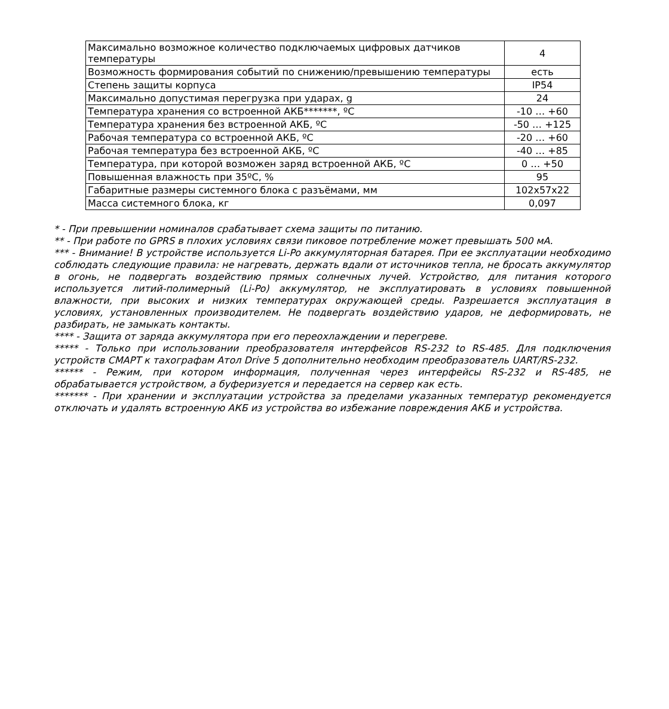| Максимально возможное количество подключаемых цифровых датчиков температуры | 4 |
| Возможность формирования событий по снижению/превышению температуры | есть |
| Степень защиты корпуса | IP54 |
| Максимально допустимая перегрузка при ударах, g | 24 |
| Температура хранения со встроенной АКБ*******, ºС | -10 … +60 |
| Температура хранения без встроенной АКБ, ºС | -50 … +125 |
| Рабочая температура со встроенной АКБ, ºС | -20 … +60 |
| Рабочая температура без встроенной АКБ, ºС | -40 … +85 |
| Температура, при которой возможен заряд встроенной АКБ, ºС | 0 … +50 |
| Повышенная влажность при 35ºС, % | 95 |
| Габаритные размеры системного блока с разъёмами, мм | 102x57x22 |
| Масса системного блока, кг | 0,097 |
* - При превышении номиналов срабатывает схема защиты по питанию.
** - При работе по GPRS в плохих условиях связи пиковое потребление может превышать 500 мА.
*** - Внимание! В устройстве используется Li-Po аккумуляторная батарея. При ее эксплуатации необходимо соблюдать следующие правила: не нагревать, держать вдали от источников тепла, не бросать аккумулятор в огонь, не подвергать воздействию прямых солнечных лучей. Устройство, для питания которого используется литий-полимерный (Li-Po) аккумулятор, не эксплуатировать в условиях повышенной влажности, при высоких и низких температурах окружающей среды. Разрешается эксплуатация в условиях, установленных производителем. Не подвергать воздействию ударов, не деформировать, не разбирать, не замыкать контакты.
**** - Защита от заряда аккумулятора при его переохлаждении и перегреве.
***** - Только при использовании преобразователя интерфейсов RS-232 to RS-485. Для подключения устройств СМАРТ к тахографам Атол Drive 5 дополнительно необходим преобразователь UART/RS-232.
****** - Режим, при котором информация, полученная через интерфейсы RS-232 и RS-485, не обрабатывается устройством, а буферизуется и передается на сервер как есть.
******* - При хранении и эксплуатации устройства за пределами указанных температур рекомендуется отключать и удалять встроенную АКБ из устройства во избежание повреждения АКБ и устройства.